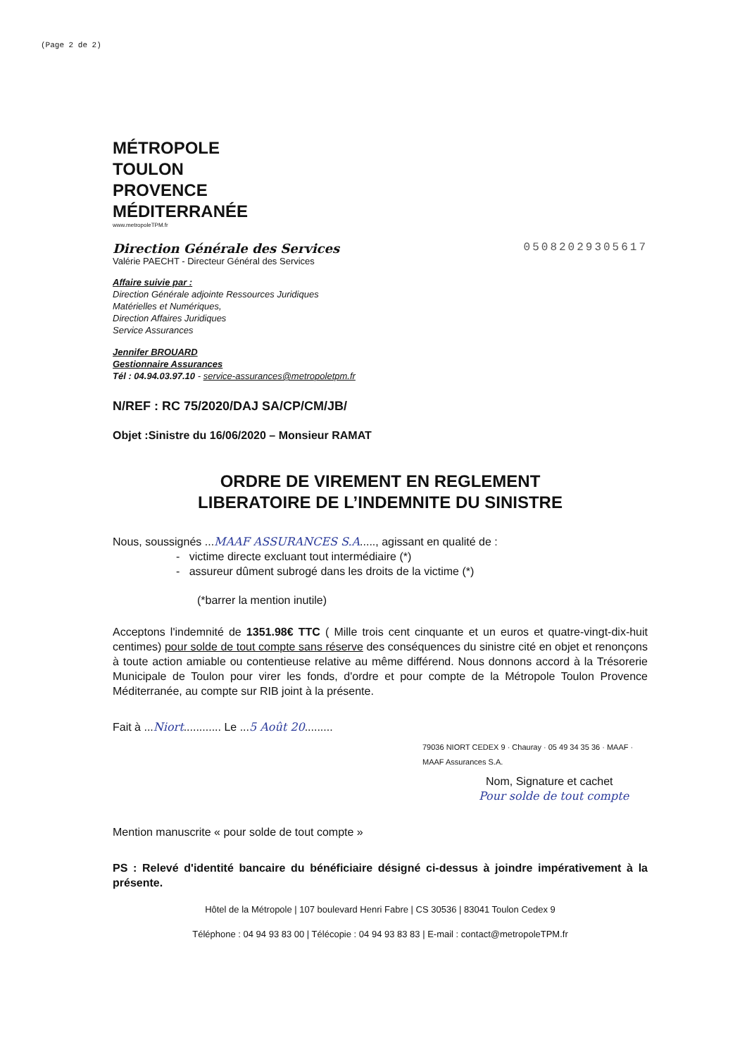(Page 2 de 2)
MÉTROPOLE
TOULON
PROVENCE
MÉDITERRANÉE
www.metropoleTPM.fr
Direction Générale des Services 05082029305617
Valérie PAECHT - Directeur Général des Services
Affaire suivie par :
Direction Générale adjointe Ressources Juridiques
Matérielles et Numériques,
Direction Affaires Juridiques
Service Assurances
Jennifer BROUARD
Gestionnaire Assurances
Tél : 04.94.03.97.10 - service-assurances@metropoletpm.fr
N/REF : RC 75/2020/DAJ SA/CP/CM/JB/
Objet :Sinistre du 16/06/2020 – Monsieur RAMAT
ORDRE DE VIREMENT EN REGLEMENT
LIBERATOIRE DE L’INDEMNITE DU SINISTRE
Nous, soussignés ...MAAF ASSURANCES S.A....., agissant en qualité de :
- victime directe excluant tout intermédiaire (*)
- assureur dûment subrogé dans les droits de la victime (*)
(*barrer la mention inutile)
Acceptons l'indemnité de 1351.98€ TTC ( Mille trois cent cinquante et un euros et quatre-vingt-dix-huit centimes) pour solde de tout compte sans réserve des conséquences du sinistre cité en objet et renonçons à toute action amiable ou contentieuse relative au même différend. Nous donnons accord à la Trésorerie Municipale de Toulon pour virer les fonds, d'ordre et pour compte de la Métropole Toulon Provence Méditerranée, au compte sur RIB joint à la présente.
Fait à ...Niort............ Le ...5 Août 20.........
79036 NIORT CEDEX 9 · Chauray · 05 49 34 35 36 · MAAF · MAAF Assurances S.A.
Nom, Signature et cachet
Pour solde de tout compte
Mention manuscrite « pour solde de tout compte »
PS : Relevé d'identité bancaire du bénéficiaire désigné ci-dessus à joindre impérativement à la présente.
Hôtel de la Métropole | 107 boulevard Henri Fabre | CS 30536 | 83041 Toulon Cedex 9
Téléphone : 04 94 93 83 00 | Télécopie : 04 94 93 83 83 | E-mail : contact@metropoleTPM.fr